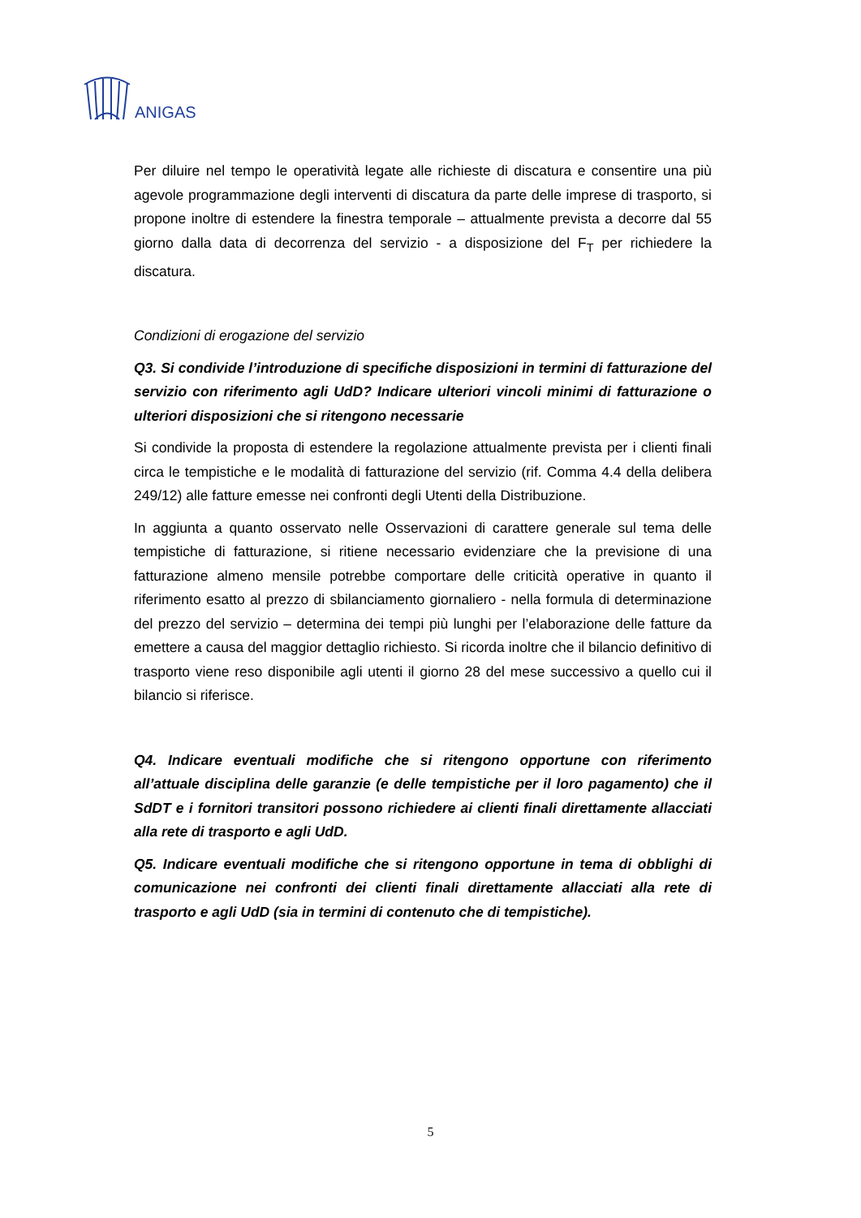ANIGAS
Per diluire nel tempo le operatività legate alle richieste di discatura e consentire una più agevole programmazione degli interventi di discatura da parte delle imprese di trasporto, si propone inoltre di estendere la finestra temporale – attualmente prevista a decorre dal 55 giorno dalla data di decorrenza del servizio - a disposizione del F<sub>T</sub> per richiedere la discatura.
Condizioni di erogazione del servizio
Q3. Si condivide l’introduzione di specifiche disposizioni in termini di fatturazione del servizio con riferimento agli UdD? Indicare ulteriori vincoli minimi di fatturazione o ulteriori disposizioni che si ritengono necessarie
Si condivide la proposta di estendere la regolazione attualmente prevista per i clienti finali circa le tempistiche e le modalità di fatturazione del servizio (rif. Comma 4.4 della delibera 249/12) alle fatture emesse nei confronti degli Utenti della Distribuzione.
In aggiunta a quanto osservato nelle Osservazioni di carattere generale sul tema delle tempistiche di fatturazione, si ritiene necessario evidenziare che la previsione di una fatturazione almeno mensile potrebbe comportare delle criticità operative in quanto il riferimento esatto al prezzo di sbilanciamento giornaliero - nella formula di determinazione del prezzo del servizio – determina dei tempi più lunghi per l’elaborazione delle fatture da emettere a causa del maggior dettaglio richiesto. Si ricorda inoltre che il bilancio definitivo di trasporto viene reso disponibile agli utenti il giorno 28 del mese successivo a quello cui il bilancio si riferisce.
Q4. Indicare eventuali modifiche che si ritengono opportune con riferimento all’attuale disciplina delle garanzie (e delle tempistiche per il loro pagamento) che il SdDT e i fornitori transitori possono richiedere ai clienti finali direttamente allacciati alla rete di trasporto e agli UdD.
Q5. Indicare eventuali modifiche che si ritengono opportune in tema di obblighi di comunicazione nei confronti dei clienti finali direttamente allacciati alla rete di trasporto e agli UdD (sia in termini di contenuto che di tempistiche).
5